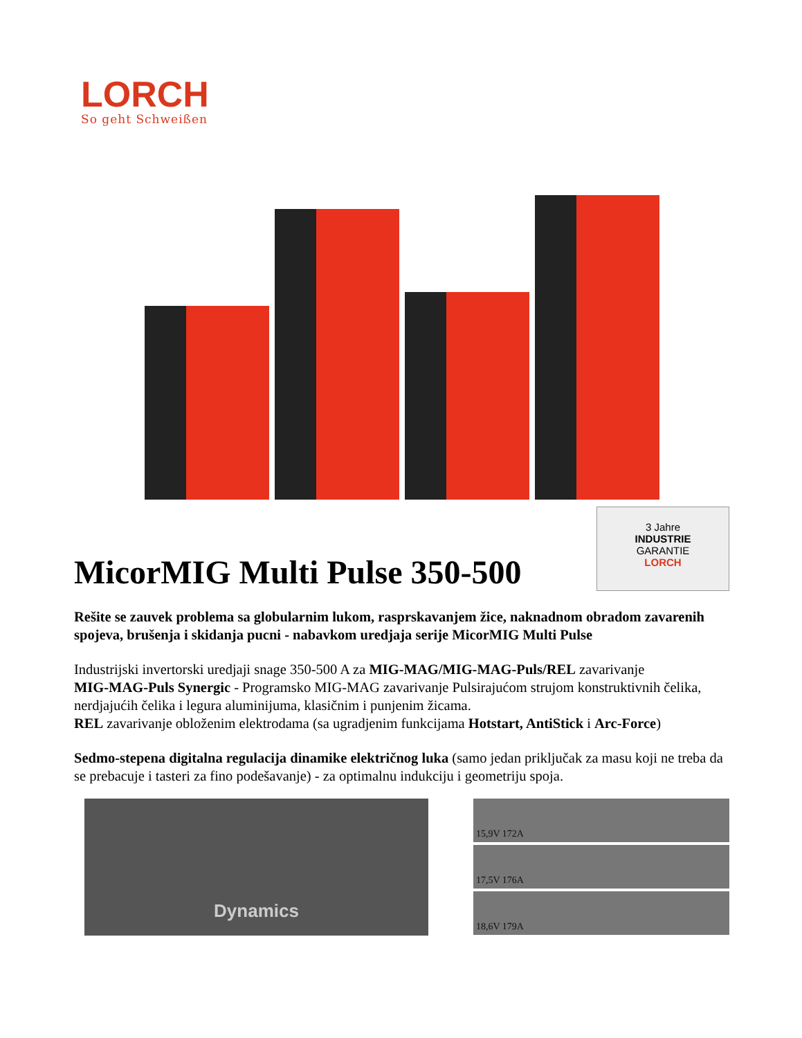LORCH
So geht Schweißen
MicorMIG Multi Pulse 350-500
3 Jahre
INDUSTRIE
GARANTIE
LORCH
Rešite se zauvek problema sa globularnim lukom, rasprskavanjem žice, naknadnom obradom zavarenih spojeva, brušenja i skidanja pucni - nabavkom uredjaja serije MicorMIG Multi Pulse
Industrijski invertorski uredjaji snage 350-500 A za MIG-MAG/MIG-MAG-Puls/REL zavarivanje
MIG-MAG-Puls Synergic - Programsko MIG-MAG zavarivanje Pulsirajućom strujom konstruktivnih čelika, nerdjajućih čelika i legura aluminijuma, klasičnim i punjenim žicama.
REL zavarivanje obloženim elektrodama (sa ugradjenim funkcijama Hotstart, AntiStick i Arc-Force)
Sedmo-stepena digitalna regulacija dinamike električnog luka (samo jedan priključak za masu koji ne treba da se prebacuje i tasteri za fino podešavanje) - za optimalnu indukciju i geometriju spoja.
Dynamics
15,9V 172A
17,5V 176A
18,6V 179A